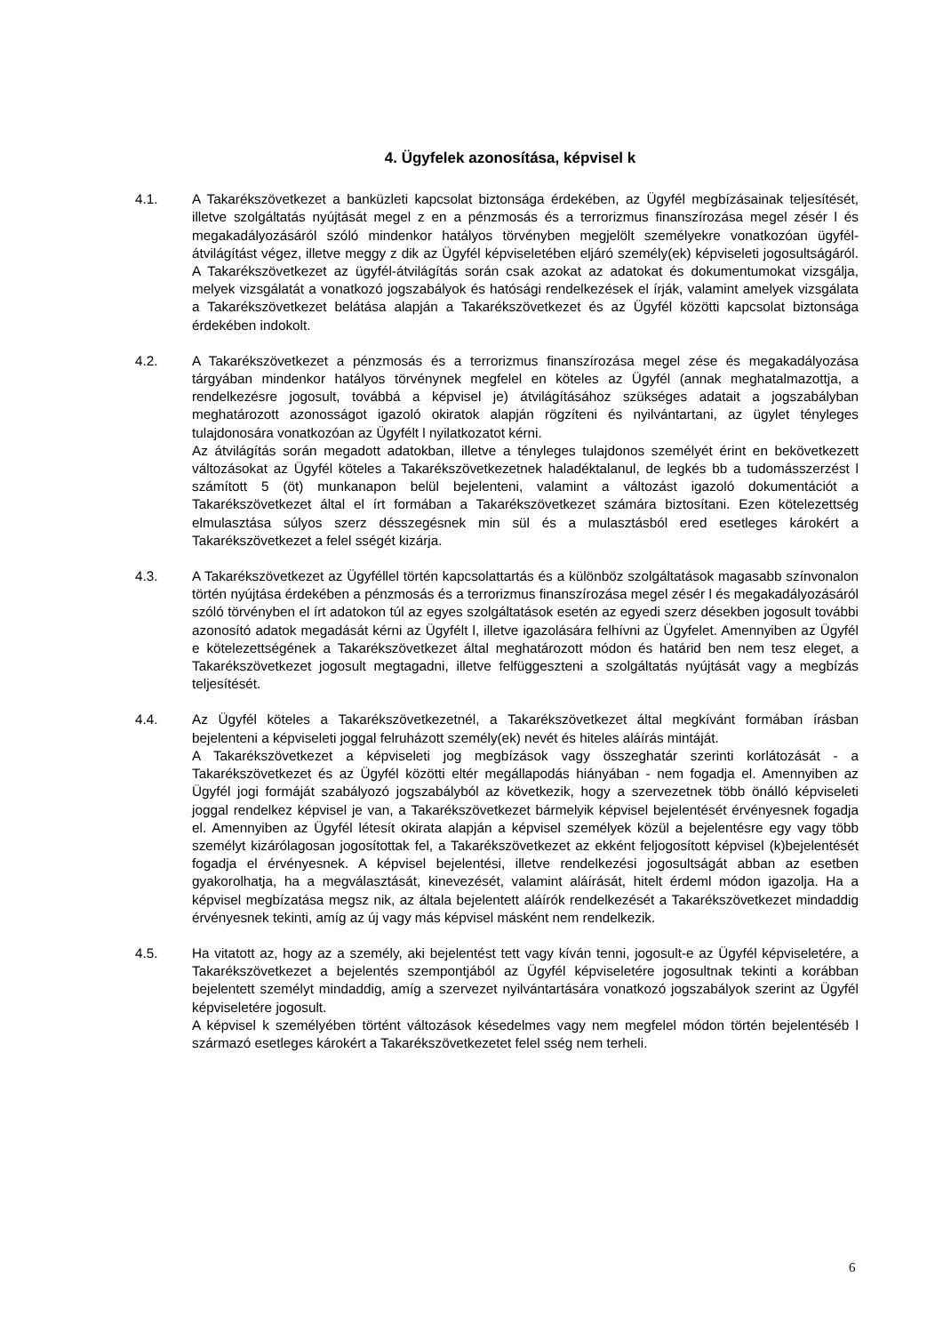4. Ügyfelek azonosítása, képvisel k
4.1. A Takarékszövetkezet a banküzleti kapcsolat biztonsága érdekében, az Ügyfél megbízásainak teljesítését, illetve szolgáltatás nyújtását megel z en a pénzmosás és a terrorizmus finanszírozása megel zésér l és megakadályozásáról szóló mindenkor hatályos törvényben megjelölt személyekre vonatkozóan ügyfél-átvilágítást végez, illetve meggy z dik az Ügyfél képviseletében eljáró személy(ek) képviseleti jogosultságáról. A Takarékszövetkezet az ügyfél-átvilágítás során csak azokat az adatokat és dokumentumokat vizsgálja, melyek vizsgálatát a vonatkozó jogszabályok és hatósági rendelkezések el írják, valamint amelyek vizsgálata a Takarékszövetkezet belátása alapján a Takarékszövetkezet és az Ügyfél közötti kapcsolat biztonsága érdekében indokolt.
4.2. A Takarékszövetkezet a pénzmosás és a terrorizmus finanszírozása megel zése és megakadályozása tárgyában mindenkor hatályos törvénynek megfelel en köteles az Ügyfél (annak meghatalmazottja, a rendelkezésre jogosult, továbbá a képvisel je) átvilágításához szükséges adatait a jogszabályban meghatározott azonosságot igazoló okiratok alapján rögzíteni és nyilvántartani, az ügylet tényleges tulajdonosára vonatkozóan az Ügyfélt l nyilatkozatot kérni.
Az átvilágítás során megadott adatokban, illetve a tényleges tulajdonos személyét érint en bekövetkezett változásokat az Ügyfél köteles a Takarékszövetkezetnek haladéktalanul, de legkés bb a tudomásszerzést l számított 5 (öt) munkanapon belül bejelenteni, valamint a változást igazoló dokumentációt a Takarékszövetkezet által el írt formában a Takarékszövetkezet számára biztosítani. Ezen kötelezettség elmulasztása súlyos szerz désszegésnek min sül és a mulasztásból ered esetleges károkért a Takarékszövetkezet a felel sségét kizárja.
4.3. A Takarékszövetkezet az Ügyféllel történ kapcsolattartás és a különböz szolgáltatások magasabb színvonalon történ nyújtása érdekében a pénzmosás és a terrorizmus finanszírozása megel zésér l és megakadályozásáról szóló törvényben el írt adatokon túl az egyes szolgáltatások esetén az egyedi szerz désekben jogosult további azonosító adatok megadását kérni az Ügyfélt l, illetve igazolására felhívni az Ügyfelet. Amennyiben az Ügyfél e kötelezettségének a Takarékszövetkezet által meghatározott módon és határid ben nem tesz eleget, a Takarékszövetkezet jogosult megtagadni, illetve felfüggeszteni a szolgáltatás nyújtását vagy a megbízás teljesítését.
4.4. Az Ügyfél köteles a Takarékszövetkezetnél, a Takarékszövetkezet által megkívánt formában írásban bejelenteni a képviseleti joggal felruházott személy(ek) nevét és hiteles aláírás mintáját.
A Takarékszövetkezet a képviseleti jog megbízások vagy összeghatár szerinti korlátozását - a Takarékszövetkezet és az Ügyfél közötti eltér megállapodás hiányában - nem fogadja el. Amennyiben az Ügyfél jogi formáját szabályozó jogszabályból az következik, hogy a szervezetnek több önálló képviseleti joggal rendelkez képvisel je van, a Takarékszövetkezet bármelyik képvisel bejelentését érvényesnek fogadja el. Amennyiben az Ügyfél létesít okirata alapján a képvisel személyek közül a bejelentésre egy vagy több személyt kizárólagosan jogosítottak fel, a Takarékszövetkezet az ekként feljogosított képvisel (k)bejelentését fogadja el érvényesnek. A képvisel bejelentési, illetve rendelkezési jogosultságát abban az esetben gyakorolhatja, ha a megválasztását, kinevezését, valamint aláírását, hitelt érdeml módon igazolja. Ha a képvisel megbízatása megsz nik, az általa bejelentett aláírók rendelkezését a Takarékszövetkezet mindaddig érvényesnek tekinti, amíg az új vagy más képvisel másként nem rendelkezik.
4.5. Ha vitatott az, hogy az a személy, aki bejelentést tett vagy kíván tenni, jogosult-e az Ügyfél képviseletére, a Takarékszövetkezet a bejelentés szempontjából az Ügyfél képviseletére jogosultnak tekinti a korábban bejelentett személyt mindaddig, amíg a szervezet nyilvántartására vonatkozó jogszabályok szerint az Ügyfél képviseletére jogosult.
A képvisel k személyében történt változások késedelmes vagy nem megfelel módon történ bejelentéséb l származó esetleges károkért a Takarékszövetkezetet felel sség nem terheli.
6